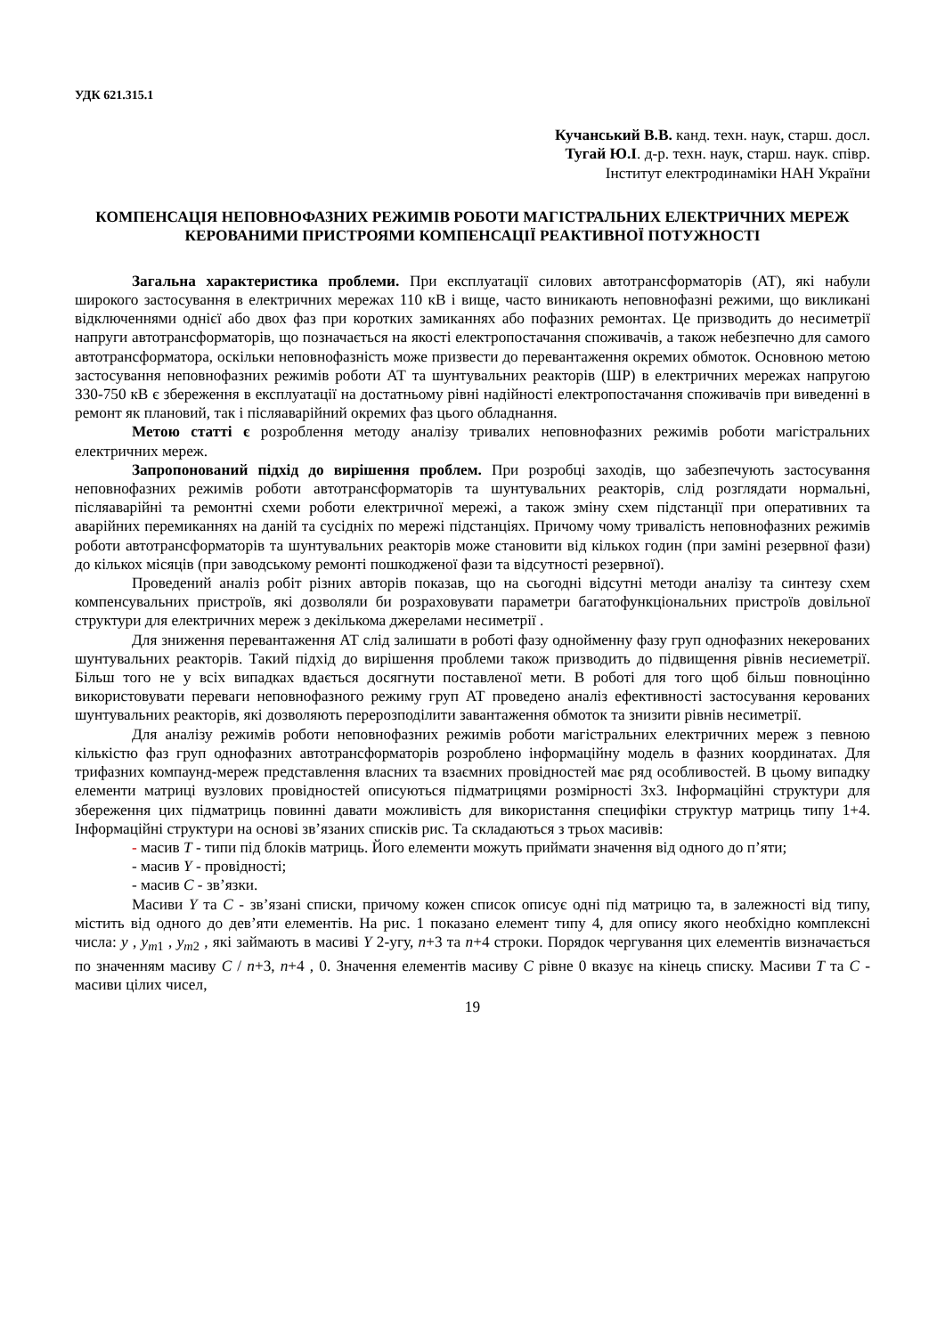УДК 621.315.1
Кучанський В.В. канд. техн. наук, старш. досл.
Тугай Ю.І. д-р. техн. наук, старш. наук. співр.
Інститут електродинаміки НАН України
КОМПЕНСАЦІЯ НЕПОВНОФАЗНИХ РЕЖИМІВ РОБОТИ МАГІСТРАЛЬНИХ ЕЛЕКТРИЧНИХ МЕРЕЖ КЕРОВАНИМИ ПРИСТРОЯМИ КОМПЕНСАЦІЇ РЕАКТИВНОЇ ПОТУЖНОСТІ
Загальна характеристика проблеми. При експлуатації силових автотрансформаторів (АТ), які набули широкого застосування в електричних мережах 110 кВ і вище, часто виникають неповнофазні режими, що викликані відключеннями однієї або двох фаз при коротких замиканнях або пофазних ремонтах. Це призводить до несиметрії напруги автотрансформаторів, що позначається на якості електропостачання споживачів, а також небезпечно для самого автотрансформатора, оскільки неповнофазність може призвести до перевантаження окремих обмоток. Основною метою застосування неповнофазних режимів роботи АТ та шунтувальних реакторів (ШР) в електричних мережах напругою 330-750 кВ є збереження в експлуатації на достатньому рівні надійності електропостачання споживачів при виведенні в ремонт як плановий, так і післяаварійний окремих фаз цього обладнання.
Метою статті є розроблення методу аналізу тривалих неповнофазних режимів роботи магістральних електричних мереж.
Запропонований підхід до вирішення проблем. При розробці заходів, що забезпечують застосування неповнофазних режимів роботи автотрансформаторів та шунтувальних реакторів, слід розглядати нормальні, післяаварійні та ремонтні схеми роботи електричної мережі, а також зміну схем підстанції при оперативних та аварійних перемиканнях на даній та сусідніх по мережі підстанціях. Причому чому тривалість неповнофазних режимів роботи автотрансформаторів та шунтувальних реакторів може становити від кількох годин (при заміні резервної фази) до кількох місяців (при заводському ремонті пошкодженої фази та відсутності резервної).
Проведений аналіз робіт різних авторів показав, що на сьогодні відсутні методи аналізу та синтезу схем компенсувальних пристроїв, які дозволяли би розраховувати параметри багатофункціональних пристроїв довільної структури для електричних мереж з декількома джерелами несиметрії .
Для зниження перевантаження АТ слід залишати в роботі фазу однойменну фазу груп однофазних некерованих шунтувальних реакторів. Такий підхід до вирішення проблеми також призводить до підвищення рівнів несиеметрії. Більш того не у всіх випадках вдається досягнути поставленої мети. В роботі для того щоб більш повноцінно використовувати переваги неповнофазного режиму груп АТ проведено аналіз ефективності застосування керованих шунтувальних реакторів, які дозволяють перерозподілити завантаження обмоток та знизити рівнів несиметрії.
Для аналізу режимів роботи неповнофазних режимів роботи магістральних електричних мереж з певною кількістю фаз груп однофазних автотрансформаторів розроблено інформаційну модель в фазних координатах. Для трифазних компаунд-мереж представлення власних та взаємних провідностей має ряд особливостей. В цьому випадку елементи матриці вузлових провідностей описуються підматрицями розмірності 3х3. Інформаційні структури для збереження цих підматриць повинні давати можливість для використання специфіки структур матриць типу 1+4. Інформаційні структури на основі зв’язаних списків рис. Та складаються з трьох масивів:
- масив T - типи під блоків матриць. Його елементи можуть приймати значення від одного до п’яти;
- масив Y - провідності;
- масив C - зв’язки.
Масиви Y та C - зв’язані списки, причому кожен список описує одні під матрицю та, в залежності від типу, містить від одного до дев’яти елементів. На рис. 1 показано елемент типу 4, для опису якого необхідно комплексні числа: y , y<sub>m1</sub> , y<sub>m2</sub> , які займають в масиві Y 2-угу, n+3 та n+4 строки. Порядок чергування цих елементів визначається по значенням масиву C / n+3, n+4 , 0. Значення елементів масиву C рівне 0 вказує на кінець списку. Масиви T та C - масиви цілих чисел,
19